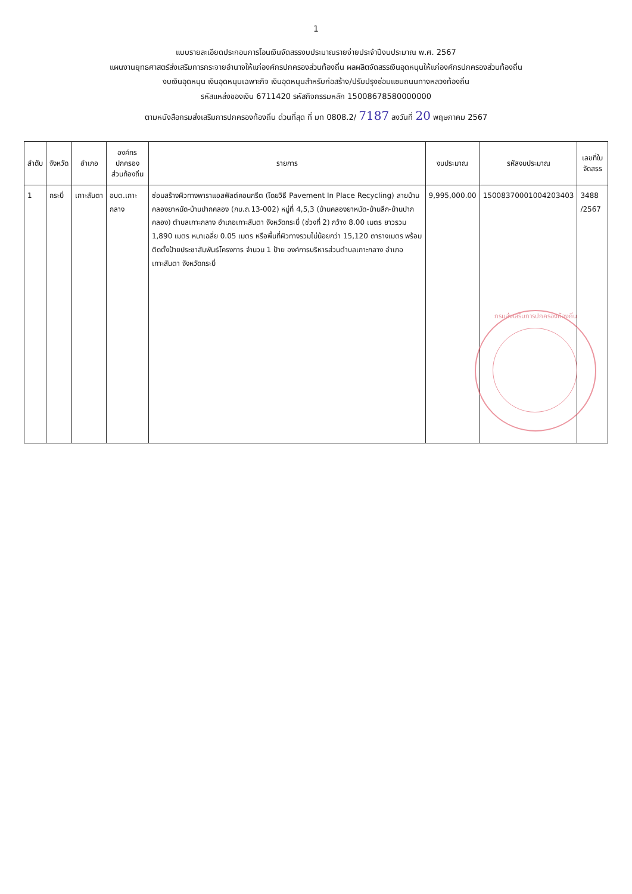1
แบบรายละเอียดประกอบการโอนเงินจัดสรรงบประมาณรายจ่ายประจำปีงบประมาณ พ.ศ. 2567
แผนงานยุทธศาสตร์ส่งเสริมการกระจายอำนาจให้แก่องค์กรปกครองส่วนท้องถิ่น ผลผลิตจัดสรรเงินอุดหนุนให้แก่องค์กรปกครองส่วนท้องถิ่น
งบเงินอุดหนุน เงินอุดหนุนเฉพาะกิจ เงินอุดหนุนสำหรับก่อสร้าง/ปรับปรุงซ่อมแซมถนนทางหลวงท้องถิ่น
รหัสแหล่งของเงิน 6711420 รหัสกิจกรรมหลัก 15008678580000000
ตามหนังสือกรมส่งเสริมการปกครองท้องถิ่น ด่วนที่สุด ที่ มท 0808.2/ 7187 ลงวันที่ 20 พฤษภาคม 2567
| ลำดับ | จังหวัด | อำเภอ | องค์กรปกครองส่วนท้องถิ่น | รายการ | งบประมาณ | รหัสงบประมาณ | เลขที่ใบจัดสรร |
| --- | --- | --- | --- | --- | --- | --- | --- |
| 1 | กระบี่ | เกาะลันตา | อบต.เกาะกลาง | ซ่อมสร้างผิวทางพาราแอสฟัลต์คอนกรีต (โดยวิธี Pavement In Place Recycling) สายบ้านคลองยาหนัด-บ้านปากคลอง (กบ.ถ.13-002) หมู่ที่ 4,5,3 (บ้านคลองยาหนัด-บ้านลึก-บ้านปากคลอง) ตำบลเกาะกลาง อำเภอเกาะลันตา จังหวัดกระบี่ (ช่วงที่ 2) กว้าง 8.00 เมตร ยาวรวม 1,890 เมตร หนาเฉลี่ย 0.05 เมตร หรือพื้นที่ผิวทางรวมไม่น้อยกว่า 15,120 ตารางเมตร พร้อมติดตั้งป้ายประชาสัมพันธ์โครงการ จำนวน 1 ป้าย องค์การบริหารส่วนตำบลเกาะกลาง อำเภอเกาะลันตา จังหวัดกระบี่ | 9,995,000.00 | 15008370001004203403 | 3488 /2567 |
กรมส่งเสริมการปกครองท้องถิ่น